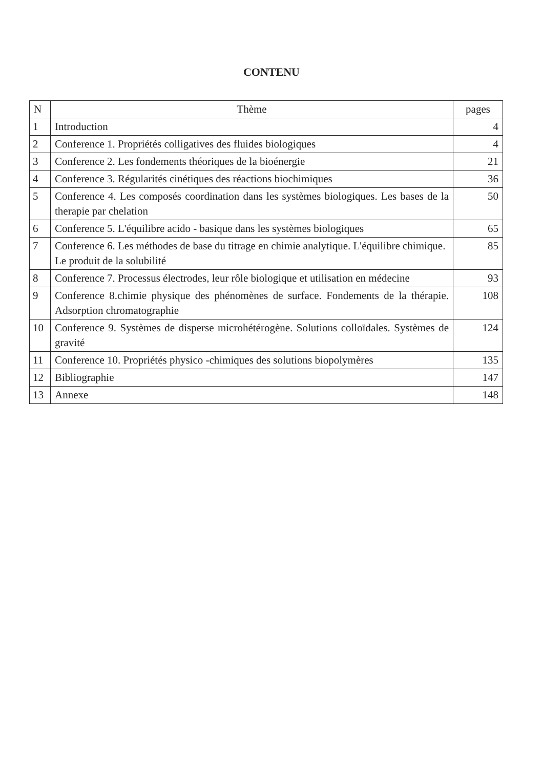CONTENU
| N | Thème | pages |
| --- | --- | --- |
| 1 | Introduction | 4 |
| 2 | Conference 1. Propriétés colligatives des fluides biologiques | 4 |
| 3 | Conference 2. Les fondements théoriques de la bioénergie | 21 |
| 4 | Conference 3. Régularités cinétiques des réactions biochimiques | 36 |
| 5 | Conference 4. Les composés coordination dans les systèmes biologiques. Les bases de la therapie par chelation | 50 |
| 6 | Conference 5. L'équilibre acido - basique dans les systèmes biologiques | 65 |
| 7 | Conference 6. Les méthodes de base du titrage en chimie analytique. L'équilibre chimique. Le produit de la solubilité | 85 |
| 8 | Conference 7. Processus électrodes, leur rôle biologique et utilisation en médecine | 93 |
| 9 | Conference 8.chimie physique des phénomènes de surface. Fondements de la thérapie. Adsorption chromatographie | 108 |
| 10 | Conference 9. Systèmes de disperse microhétérogène. Solutions colloïdales. Systèmes de gravité | 124 |
| 11 | Conference 10. Propriétés physico -chimiques des solutions biopolymères | 135 |
| 12 | Bibliographie | 147 |
| 13 | Annexe | 148 |